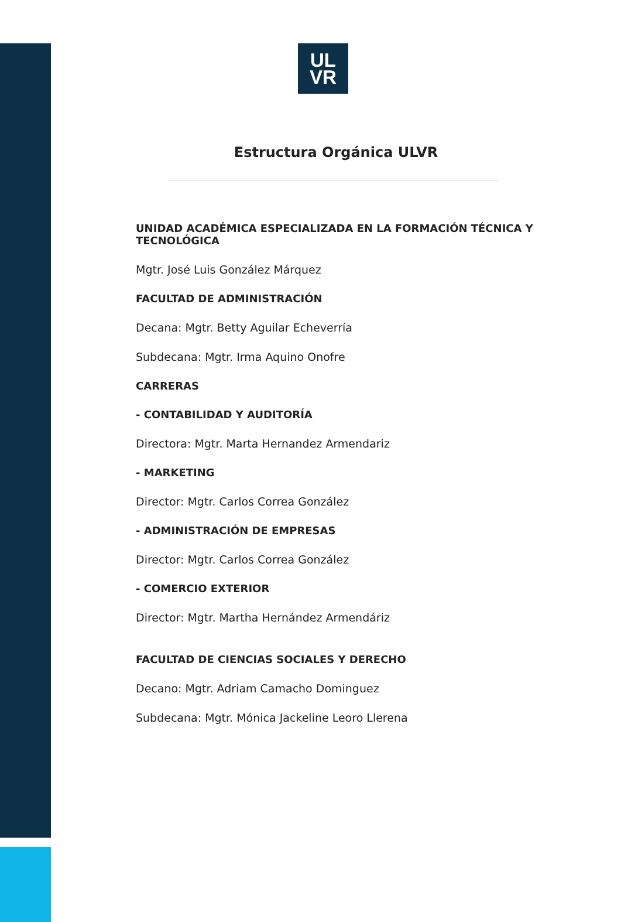UL
VR
Estructura Orgánica ULVR
UNIDAD ACADÉMICA ESPECIALIZADA EN LA FORMACIÓN TÉCNICA Y TECNOLÓGICA
Mgtr. José Luis González Márquez
FACULTAD DE ADMINISTRACIÓN
Decana: Mgtr. Betty Aguilar Echeverría
Subdecana: Mgtr. Irma Aquino Onofre
CARRERAS
- CONTABILIDAD Y AUDITORÍA
Directora: Mgtr. Marta Hernandez Armendariz
- MARKETING
Director: Mgtr. Carlos Correa González
- ADMINISTRACIÓN DE EMPRESAS
Director: Mgtr. Carlos Correa González
- COMERCIO EXTERIOR
Director: Mgtr. Martha Hernández Armendáriz
FACULTAD DE CIENCIAS SOCIALES Y DERECHO
Decano: Mgtr. Adriam Camacho Dominguez
Subdecana: Mgtr. Mónica Jackeline Leoro Llerena